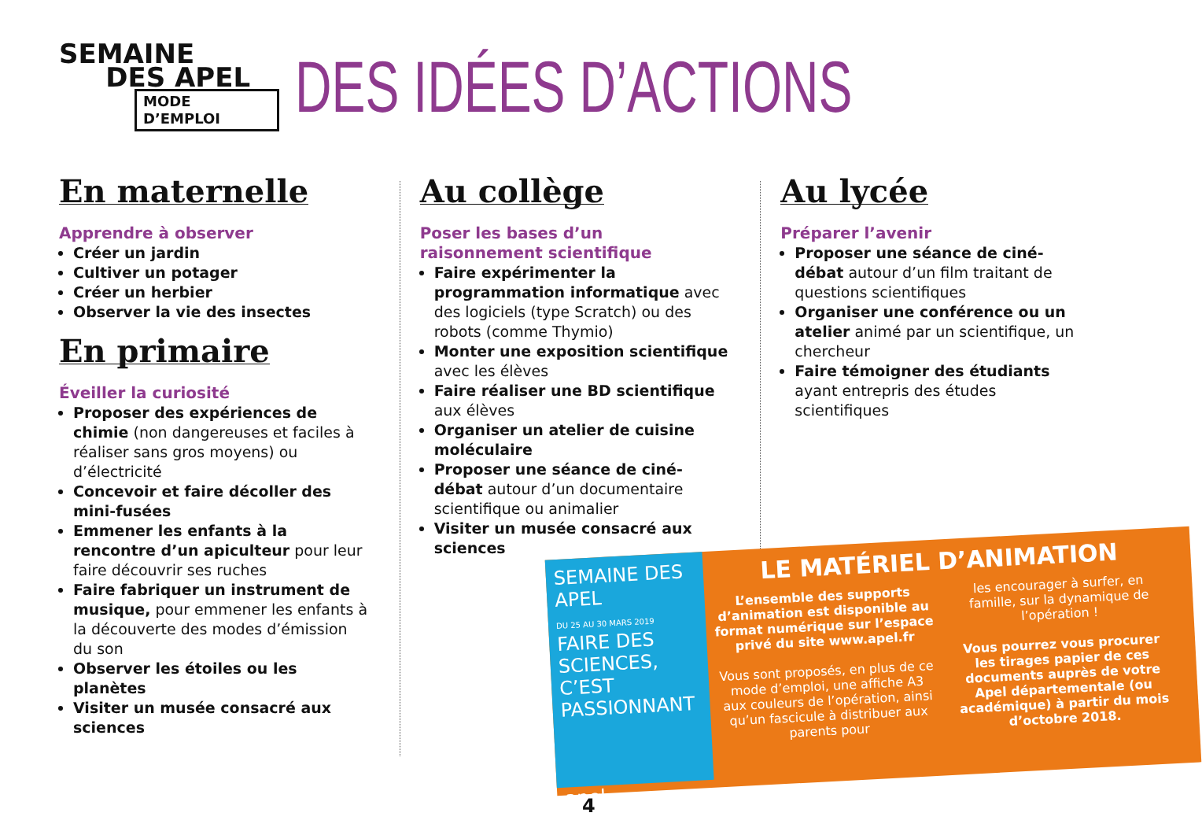SEMAINE
DES APEL
MODE D’EMPLOI
DES IDÉES D’ACTIONS
En maternelle
Apprendre à observer
Créer un jardin
Cultiver un potager
Créer un herbier
Observer la vie des insectes
En primaire
Éveiller la curiosité
Proposer des expériences de chimie (non dangereuses et faciles à réaliser sans gros moyens) ou d’électricité
Concevoir et faire décoller des mini-fusées
Emmener les enfants à la rencontre d’un apiculteur pour leur faire découvrir ses ruches
Faire fabriquer un instrument de musique, pour emmener les enfants à la découverte des modes d’émission du son
Observer les étoiles ou les planètes
Visiter un musée consacré aux sciences
Au collège
Poser les bases d’un raisonnement scientifique
Faire expérimenter la programmation informatique avec des logiciels (type Scratch) ou des robots (comme Thymio)
Monter une exposition scientifique avec les élèves
Faire réaliser une BD scientifique aux élèves
Organiser un atelier de cuisine moléculaire
Proposer une séance de ciné-débat autour d’un documentaire scientifique ou animalier
Visiter un musée consacré aux sciences
Au lycée
Préparer l’avenir
Proposer une séance de ciné-débat autour d’un film traitant de questions scientifiques
Organiser une conférence ou un atelier animé par un scientifique, un chercheur
Faire témoigner des étudiants ayant entrepris des études scientifiques
SEMAINE DES APEL
DU 25 AU 30 MARS 2019
FAIRE DES SCIENCES, C’EST PASSIONNANT
apel
LE MATÉRIEL D’ANIMATION
L’ensemble des supports d’animation est disponible au format numérique sur l’espace privé du site www.apel.fr
Vous sont proposés, en plus de ce mode d’emploi, une affiche A3 aux couleurs de l’opération, ainsi qu’un fascicule à distribuer aux parents pour
les encourager à surfer, en famille, sur la dynamique de l’opération !
Vous pourrez vous procurer les tirages papier de ces documents auprès de votre Apel départementale (ou académique) à partir du mois d’octobre 2018.
4